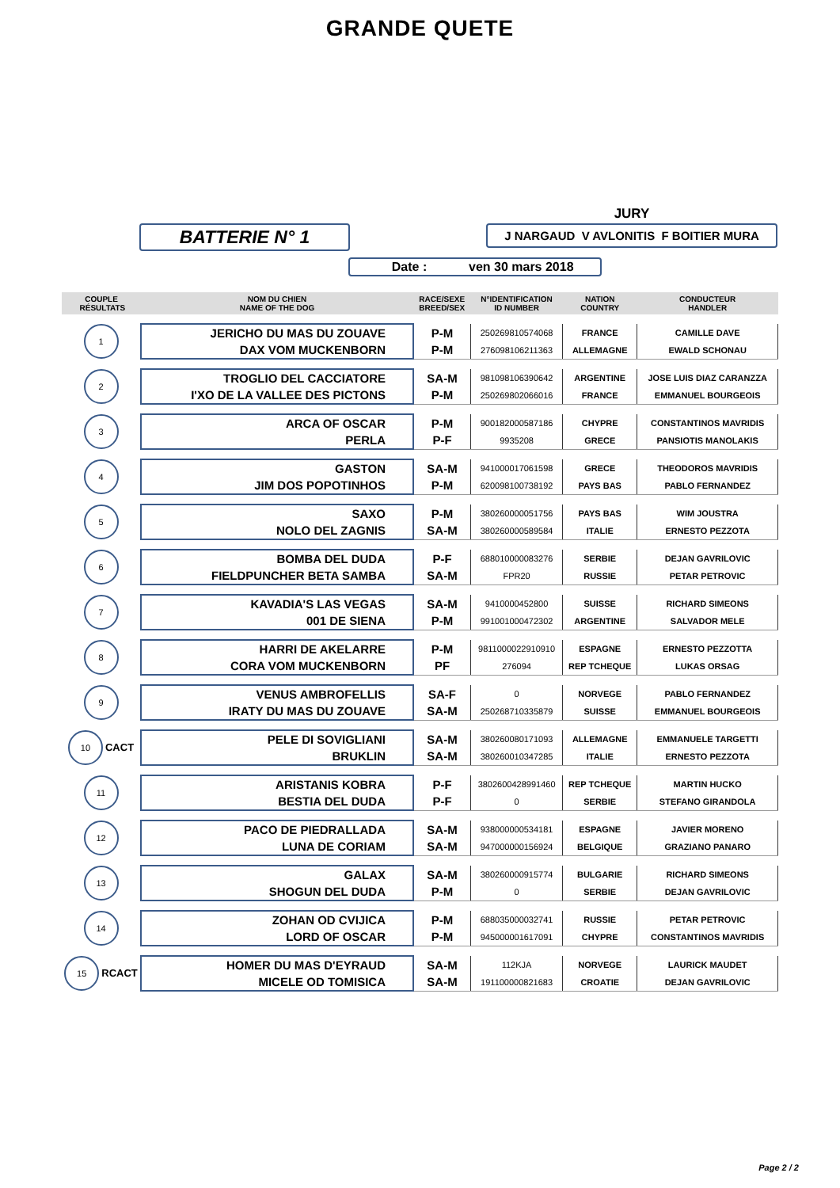GRANDE QUETE
BATTERIE N° 1
JURY
J NARGAUD V AVLONITIS F BOITIER MURA
Date : ven 30 mars 2018
| COUPLE RÉSULTATS | NOM DU CHIEN NAME OF THE DOG | RACE/SEXE BREED/SEX | N°IDENTIFICATION ID NUMBER | NATION COUNTRY | CONDUCTEUR HANDLER |
| --- | --- | --- | --- | --- | --- |
| 1 | JERICHO DU MAS DU ZOUAVE | P-M | 250269810574068 | FRANCE | CAMILLE DAVE |
| | DAX VOM MUCKENBORN | P-M | 276098106211363 | ALLEMAGNE | EWALD SCHONAU |
| 2 | TROGLIO DEL CACCIATORE | SA-M | 981098106390642 | ARGENTINE | JOSE LUIS DIAZ CARANZZA |
| | I'XO DE LA VALLEE DES PICTONS | P-M | 250269802066016 | FRANCE | EMMANUEL BOURGEOIS |
| 3 | ARCA OF OSCAR | P-M | 900182000587186 | CHYPRE | CONSTANTINOS MAVRIDIS |
| | PERLA | P-F | 9935208 | GRECE | PANSIOTIS MANOLAKIS |
| 4 | GASTON | SA-M | 941000017061598 | GRECE | THEODOROS MAVRIDIS |
| | JIM DOS POPOTINHOS | P-M | 620098100738192 | PAYS BAS | PABLO FERNANDEZ |
| 5 | SAXO | P-M | 380260000051756 | PAYS BAS | WIM JOUSTRA |
| | NOLO DEL ZAGNIS | SA-M | 380260000589584 | ITALIE | ERNESTO PEZZOTA |
| 6 | BOMBA DEL DUDA | P-F | 688010000083276 | SERBIE | DEJAN GAVRILOVIC |
| | FIELDPUNCHER BETA SAMBA | SA-M | FPR20 | RUSSIE | PETAR PETROVIC |
| 7 | KAVADIA'S LAS VEGAS | SA-M | 9410000452800 | SUISSE | RICHARD SIMEONS |
| | 001 DE SIENA | P-M | 991001000472302 | ARGENTINE | SALVADOR MELE |
| 8 | HARRI DE AKELARRE | P-M | 9811000022910910 | ESPAGNE | ERNESTO PEZZOTTA |
| | CORA VOM MUCKENBORN | PF | 276094 | REP TCHEQUE | LUKAS ORSAG |
| 9 | VENUS AMBROFELLIS | SA-F | 0 | NORVEGE | PABLO FERNANDEZ |
| | IRATY DU MAS DU ZOUAVE | SA-M | 250268710335879 | SUISSE | EMMANUEL BOURGEOIS |
| 10 CACT | PELE DI SOVIGLIANI | SA-M | 380260080171093 | ALLEMAGNE | EMMANUELE TARGETTI |
| | BRUKLIN | SA-M | 380260010347285 | ITALIE | ERNESTO PEZZOTA |
| 11 | ARISTANIS KOBRA | P-F | 3802600428991460 | REP TCHEQUE | MARTIN HUCKO |
| | BESTIA DEL DUDA | P-F | 0 | SERBIE | STEFANO GIRANDOLA |
| 12 | PACO DE PIEDRALLADA | SA-M | 938000000534181 | ESPAGNE | JAVIER MORENO |
| | LUNA DE CORIAM | SA-M | 947000000156924 | BELGIQUE | GRAZIANO PANARO |
| 13 | GALAX | SA-M | 380260000915774 | BULGARIE | RICHARD SIMEONS |
| | SHOGUN DEL DUDA | P-M | 0 | SERBIE | DEJAN GAVRILOVIC |
| 14 | ZOHAN OD CVIJICA | P-M | 688035000032741 | RUSSIE | PETAR PETROVIC |
| | LORD OF OSCAR | P-M | 945000001617091 | CHYPRE | CONSTANTINOS MAVRIDIS |
| 15 RCACT | HOMER DU MAS D'EYRAUD | SA-M | 112KJA | NORVEGE | LAURICK MAUDET |
| | MICELE OD TOMISICA | SA-M | 191100000821683 | CROATIE | DEJAN GAVRILOVIC |
Page 2 / 2